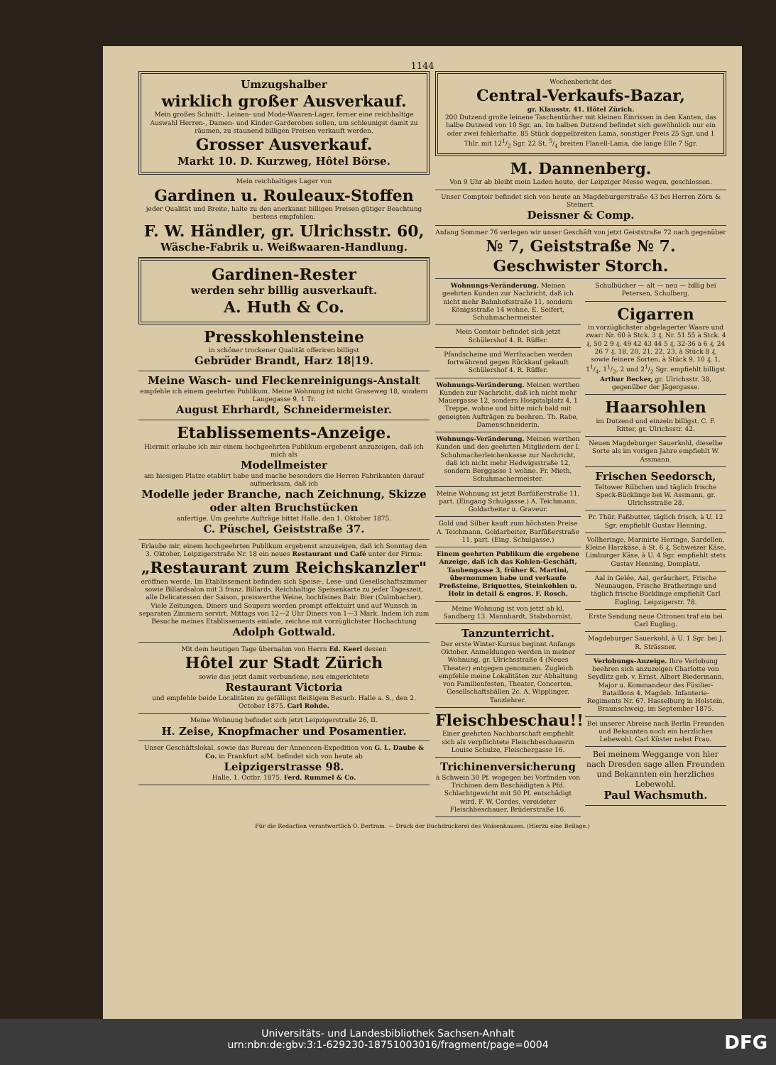1144
Umzugshalber
wirklich großer Ausverkauf.
Mein großes Schnitt-, Leinen- und Mode-Waaren-Lager, ferner eine reichhaltige Auswahl Herren-, Damen- und Kinder-Garderoben sollen, um schleunigst damit zu räumen, zu staunend billigen Preisen verkauft werden.
Grosser Ausverkauf.
Markt 10. D. Kurzweg, Hôtel Börse.
Mein reichhaltiges Lager von
Gardinen u. Rouleaux-Stoffen
jeder Qualität und Breite, halte zu den anerkannt billigen Preisen gütiger Beachtung bestens empfohlen.
F. W. Händler, gr. Ulrichsstr. 60,
Wäsche-Fabrik u. Weißwaaren-Handlung.
Gardinen-Rester
werden sehr billig ausverkauft.
A. Huth & Co.
Presskohlensteine
in schöner trockener Qualität offeriren billigst
Gebrüder Brandt, Harz 18|19.
Meine Wasch- und Fleckenreinigungs-Anstalt
empfehle ich einem geehrten Publikum. Meine Wohnung ist nicht Graseweg 18, sondern Langegasse 9, 1 Tr.
August Ehrhardt, Schneidermeister.
Etablissements-Anzeige.
Hiermit erlaube ich mir einem hochgeehrten Publikum ergebenst anzuzeigen, daß ich mich als
Modellmeister
am hiesigen Platze etablirt habe und mache besonders die Herren Fabrikanten darauf aufmerksam, daß ich
Modelle jeder Branche, nach Zeichnung, Skizze oder alten Bruchstücken
anfertige. Um geehrte Aufträge bittet Halle, den 1. Oktober 1875.
C. Püschel, Geiststraße 37.
Erlaube mir, einem hochgeehrten Publikum ergebenst anzuzeigen, daß ich Sonntag den 3. Oktober, Leipzigerstraße Nr. 18 ein neues Restaurant und Café unter der Firma:
„Restaurant zum Reichskanzler"
eröffnen werde. Im Etablissement befinden sich Speise-, Lese- und Gesellschaftszimmer sowie Billardsalon mit 3 franz. Billards. Reichhaltige Speisenkarte zu jeder Tageszeit, alle Delicatessen der Saison, preiswerthe Weine, hochfeines Bair. Bier (Culmbacher). Viele Zeitungen. Diners und Soupers werden prompt effektuirt und auf Wunsch in separaten Zimmern servirt. Mittags von 12—2 Uhr Diners von 1—3 Mark. Indem ich zum Besuche meines Etablissements einlade, zeichne mit vorzüglichster Hochachtung
Adolph Gottwald.
Mit dem heutigen Tage übernahm von Herrn Ed. Keerl dessen
Hôtel zur Stadt Zürich
sowie das jetzt damit verbundene, neu eingerichtete
Restaurant Victoria
und empfehle beide Localitäten zu gefälligst fleißigem Besuch. Halle a. S., den 2. October 1875. Carl Rohde.
Meine Wohnung befindet sich jetzt Leipzigerstraße 26, II.
H. Zeise, Knopfmacher und Posamentier.
Unser Geschäftslokal, sowie das Bureau der Annoncen-Expedition von G. L. Daube & Co. in Frankfurt a/M. befindet sich von heute ab
Leipzigerstrasse 98.
Halle, 1. Octbr. 1875. Ferd. Rummel & Co.
Wochenbericht des
Central-Verkaufs-Bazar,
gr. Klausstr. 41. Hôtel Zürich.
200 Dutzend große leinene Taschentücher mit kleinen Einrissen in den Kanten, das halbe Dutzend von 10 Sgr. an. Im halben Dutzend befindet sich gewöhnlich nur ein oder zwei fehlerhafte. 85 Stück doppelbreiten Lama, sonstiger Preis 25 Sgr. und 1 Thlr. mit 121/2 Sgr. 22 St. 5/4 breiten Flanell-Lama, die lange Elle 7 Sgr.
M. Dannenberg.
Von 9 Uhr ab bleibt mein Laden heute, der Leipziger Messe wegen, geschlossen.
Unser Comptoir befindet sich von heute an Magdeburgerstraße 43 bei Herren Zörn & Steinert.
Deissner & Comp.
Anfang Sommer 76 verlegen wir unser Geschäft von jetzt Geiststraße 72 nach gegenüber
№ 7, Geiststraße № 7.
Geschwister Storch.
Wohnungs-Veränderung. Meinen geehrten Kunden zur Nachricht, daß ich nicht mehr Bahnhofsstraße 11, sondern Königsstraße 14 wohne. E. Seifert, Schuhmachermeister.
Mein Comtoir befindet sich jetzt Schülershof 4. R. Rüffer.
Pfandscheine und Werthsachen werden fortwährend gegen Rückkauf gekauft Schülershof 4. R. Rüffer.
Wohnungs-Veränderung. Meinen werthen Kunden zur Nachricht, daß ich nicht mehr Mauergasse 12, sondern Hospitalplatz 4, 1 Treppe, wohne und bitte mich bald mit geneigten Aufträgen zu beehren. Th. Rabe, Damenschneiderin.
Wohnungs-Veränderung. Meinen werthen Kunden und den geehrten Mitgliedern der I. Schuhmacherleichenkasse zur Nachricht, daß ich nicht mehr Hedwigsstraße 12, sondern Berggasse 1 wohne. Fr. Mieth, Schuhmachermeister.
Meine Wohnung ist jetzt Barfüßerstraße 11, part. (Eingang Schulgasse.) A. Teichmann, Goldarbeiter u. Graveur.
Gold und Silber kauft zum höchsten Preise A. Teichmann, Goldarbeiter, Barfüßerstraße 11, part. (Eing. Schulgasse.)
Einem geehrten Publikum die ergebene Anzeige, daß ich das Kohlen-Geschäft, Taubengasse 3, früher K. Martini, übernommen habe und verkaufe Preßsteine, Briquettes, Steinkohlen u. Holz in detail & engros. F. Rosch.
Meine Wohnung ist von jetzt ab kl. Sandberg 13. Mannhardt, Stabshornist.
Tanzunterricht.
Der erste Winter-Kursus beginnt Anfangs Oktober. Anmeldungen werden in meiner Wohnung, gr. Ulrichsstraße 4 (Neues Theater) entgegen genommen. Zugleich empfehle meine Lokalitäten zur Abhaltung von Familienfesten, Theater, Concerten, Gesellschaftsbällen 2c. A. Wipplinger, Tanzlehrer.
Fleischbeschau!!
Einer geehrten Nachbarschaft empfiehlt sich als verpflichtete Fleischbeschauerin Louise Schulze, Fleischergasse 16.
Trichinenversicherung
à Schwein 30 Pf. wogegen bei Vorfinden von Trichinen dem Beschädigten à Pfd. Schlachtgewicht mit 50 Pf. entschädigt wird. F. W. Cordes, vereideter Fleischbeschauer, Brüderstraße 16.
Schulbücher — alt — neu — billig bei Petersen, Schulberg.
Cigarren
in vorzüglichster abgelagerter Waare und zwar: Nr. 60 à Stck. 3 ₰, Nr. 51 55 à Stck. 4 ₰, 50 2 9 ₰, 49 42 43 44 5 ₰, 32-36 à 6 ₰, 24 26 7 ₰, 18, 20, 21, 22, 23, à Stück 8 ₰, sowie feinere Sorten, à Stück 9, 10 ₰, 1, 11/4, 11/2, 2 und 21/2 Sgr. empfiehlt billigst Arthur Becker, gr. Ulrichsstr. 38, gegenüber der Jägergasse.
Haarsohlen
im Dutzend und einzeln billigst. C. F. Ritter, gr. Ulrichsstr. 42.
Neuen Magdeburger Sauerkohl, dieselbe Sorte als im vorigen Jahre empfiehlt W. Assmann.
Frischen Seedorsch,
Teltower Rübchen und täglich frische Speck-Bücklinge bei W. Assmann, gr. Ulrichsstraße 28.
Pr. Thür. Faßbutter, täglich frisch, à U. 12 Sgr. empfiehlt Gustav Henning.
Vollheringe, Marinirte Heringe, Sardellen, Kleine Harzkäse, à St. 6 ₰, Schweizer Käse, Limburger Käse, à U. 4 Sgr. empfiehlt stets Gustav Henning, Domplatz.
Aal in Gelée, Aal, geräuchert, Frische Neunaugen, Frische Bratheringe und täglich frische Bücklinge empfiehlt Carl Eugling, Leipzigerstr. 78.
Erste Sendung neue Citronen traf ein bei Carl Eugling.
Magdeburger Sauerkohl, à U. 1 Sgr. bei J. R. Strässner.
Verlobungs-Anzeige. Ihre Verlobung beehren sich anzuzeigen Charlotte von Seydlitz geb. v. Ernst, Albert Biedermann, Major u. Kommandeur des Füsilier-Bataillons 4. Magdeb. Infanterie-Regiments Nr. 67. Hasselburg in Holstein, Braunschweig, im September 1875.
Bei unserer Abreise nach Berlin Freunden und Bekannten noch ein herzliches Lebewohl. Carl Küster nebst Frau.
Bei meinem Weggange von hier nach Dresden sage allen Freunden und Bekannten ein herzliches Lebewohl.
Paul Wachsmuth.
Für die Redaction verantwortlich O. Bertram. — Druck der Buchdruckerei des Waisenhauses. (Hierzu eine Beilage.)
Universitäts- und Landesbibliothek Sachsen-Anhalt
urn:nbn:de:gbv:3:1-629230-18751003016/fragment/page=0004
DFG